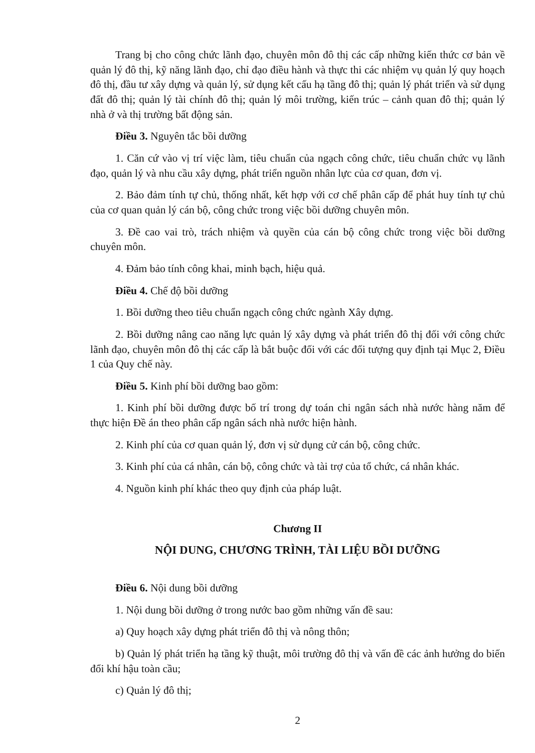Trang bị cho công chức lãnh đạo, chuyên môn đô thị các cấp những kiến thức cơ bản về quản lý đô thị, kỹ năng lãnh đạo, chỉ đạo điều hành và thực thi các nhiệm vụ quản lý quy hoạch đô thị, đầu tư xây dựng và quản lý, sử dụng kết cấu hạ tầng đô thị; quản lý phát triển và sử dụng đất đô thị; quản lý tài chính đô thị; quản lý môi trường, kiến trúc – cảnh quan đô thị; quản lý nhà ở và thị trường bất động sản.
Điều 3. Nguyên tắc bồi dưỡng
1. Căn cứ vào vị trí việc làm, tiêu chuẩn của ngạch công chức, tiêu chuẩn chức vụ lãnh đạo, quản lý và nhu cầu xây dựng, phát triển nguồn nhân lực của cơ quan, đơn vị.
2. Bảo đảm tính tự chủ, thống nhất, kết hợp với cơ chế phân cấp để phát huy tính tự chủ của cơ quan quản lý cán bộ, công chức trong việc bồi dưỡng chuyên môn.
3. Đề cao vai trò, trách nhiệm và quyền của cán bộ công chức trong việc bồi dưỡng chuyên môn.
4. Đảm bảo tính công khai, minh bạch, hiệu quả.
Điều 4. Chế độ bồi dưỡng
1. Bồi dưỡng theo tiêu chuẩn ngạch công chức ngành Xây dựng.
2. Bồi dưỡng nâng cao năng lực quản lý xây dựng và phát triển đô thị đối với công chức lãnh đạo, chuyên môn đô thị các cấp là bắt buộc đối với các đối tượng quy định tại Mục 2, Điều 1 của Quy chế này.
Điều 5. Kinh phí bồi dưỡng bao gồm:
1. Kinh phí bồi dưỡng được bố trí trong dự toán chi ngân sách nhà nước hàng năm để thực hiện Đề án theo phân cấp ngân sách nhà nước hiện hành.
2. Kinh phí của cơ quan quản lý, đơn vị sử dụng cử cán bộ, công chức.
3. Kinh phí của cá nhân, cán bộ, công chức và tài trợ của tổ chức, cá nhân khác.
4. Nguồn kinh phí khác theo quy định của pháp luật.
Chương II
NỘI DUNG, CHƯƠNG TRÌNH, TÀI LIỆU BỒI DƯỠNG
Điều 6. Nội dung bồi dưỡng
1. Nội dung bồi dưỡng ở trong nước bao gồm những vấn đề sau:
a) Quy hoạch xây dựng phát triển đô thị và nông thôn;
b) Quản lý phát triển hạ tầng kỹ thuật, môi trường đô thị và vấn đề các ảnh hưởng do biến đổi khí hậu toàn cầu;
c) Quản lý đô thị;
2